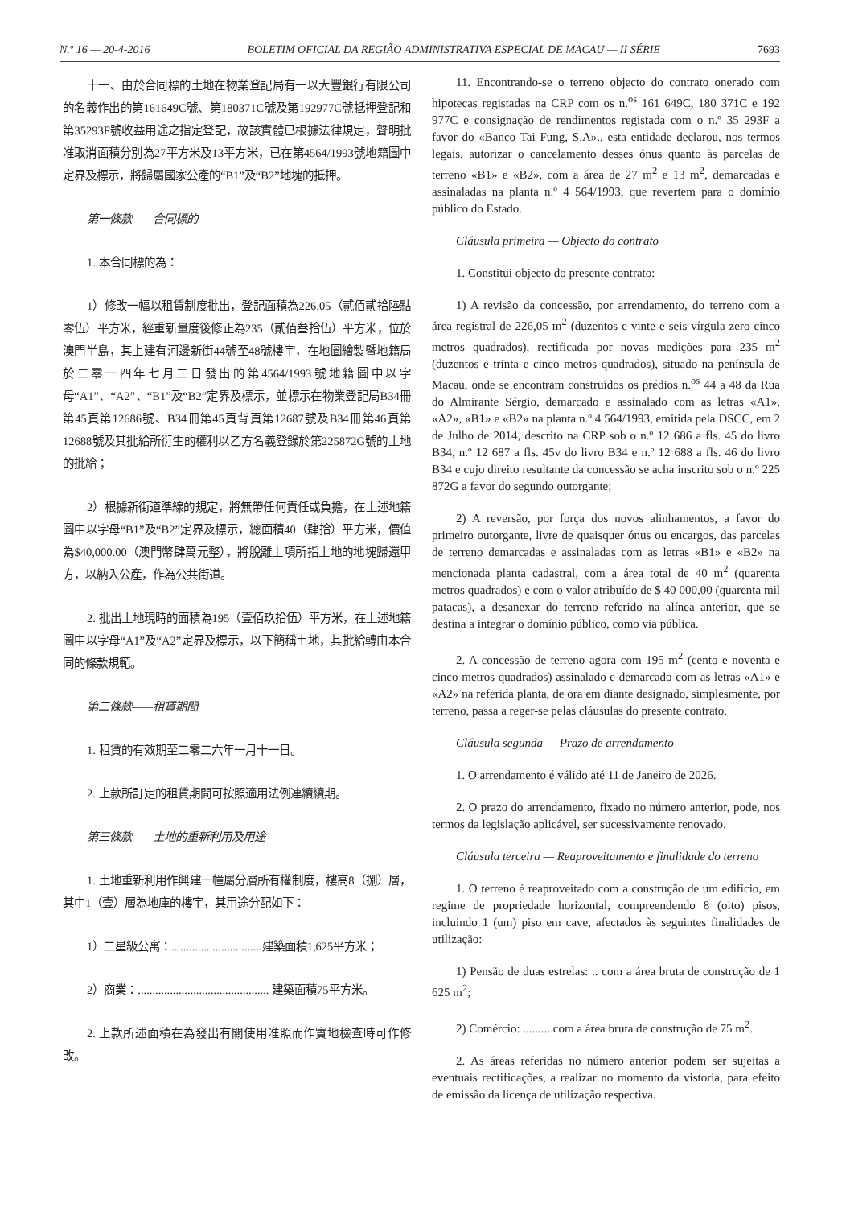N.º 16 — 20-4-2016 BOLETIM OFICIAL DA REGIÃO ADMINISTRATIVA ESPECIAL DE MACAU — II SÉRIE 7693
十一、由於合同標的土地在物業登記局有一以大豐銀行有限公司的名義作出的第161649C號、第180371C號及第192977C號抵押登記和第35293F號收益用途之指定登記，故該實體已根據法律規定，聲明批准取消面積分別為27平方米及13平方米，已在第4564/1993號地籍圖中定界及標示，將歸屬國家公產的“B1”及“B2”地塊的抵押。
第一條款——合同標的
1. 本合同標的為：
1）修改一幅以租賃制度批出，登記面積為226.05（貳佰貳拾陸點零伍）平方米，經重新量度後修正為235（貳佰叁拾伍）平方米，位於澳門半島，其上建有河邊新街44號至48號樓宇，在地圖繪製暨地籍局於二零一四年七月二日發出的第4564/1993號地籍圖中以字母“A1”、“A2”、“B1”及“B2”定界及標示，並標示在物業登記局B34冊第45頁第12686號、B34冊第45頁背頁第12687號及B34冊第46頁第12688號及其批給所衍生的權利以乙方名義登錄於第225872G號的土地的批給；
2）根據新街道準線的規定，將無帶任何責任或負擔，在上述地籍圖中以字母“B1”及“B2”定界及標示，總面積40（肆拾）平方米，價值為$40,000.00（澳門幣肆萬元整），將脫離上項所指土地的地塊歸還甲方，以納入公產，作為公共街道。
2. 批出土地現時的面積為195（壹佰玖拾伍）平方米，在上述地籍圖中以字母“A1”及“A2”定界及標示，以下簡稱土地，其批給轉由本合同的條款規範。
第二條款——租賃期間
1. 租賃的有效期至二零二六年一月十一日。
2. 上款所訂定的租賃期間可按照適用法例連續續期。
第三條款——土地的重新利用及用途
1. 土地重新利用作興建一幢屬分層所有權制度，樓高8（捌）層，其中1（壹）層為地庫的樓宇，其用途分配如下：
1）二星級公寓：...............................建築面積1,625平方米；
2）商業：............................................. 建築面積75平方米。
2. 上款所述面積在為發出有關使用准照而作實地檢查時可作修改。
11. Encontrando-se o terreno objecto do contrato onerado com hipotecas registadas na CRP com os n.<sup>os</sup> 161 649C, 180 371C e 192 977C e consignação de rendimentos registada com o n.º 35 293F a favor do «Banco Tai Fung, S.A»., esta entidade declarou, nos termos legais, autorizar o cancelamento desses ónus quanto às parcelas de terreno «B1» e «B2», com a área de 27 m<sup>2</sup> e 13 m<sup>2</sup>, demarcadas e assinaladas na planta n.º 4 564/1993, que revertem para o domínio público do Estado.
Cláusula primeira — Objecto do contrato
1. Constitui objecto do presente contrato:
1) A revisão da concessão, por arrendamento, do terreno com a área registral de 226,05 m<sup>2</sup> (duzentos e vinte e seis vírgula zero cinco metros quadrados), rectificada por novas medições para 235 m<sup>2</sup> (duzentos e trinta e cinco metros quadrados), situado na península de Macau, onde se encontram construídos os prédios n.<sup>os</sup> 44 a 48 da Rua do Almirante Sérgio, demarcado e assinalado com as letras «A1», «A2», «B1» e «B2» na planta n.º 4 564/1993, emitida pela DSCC, em 2 de Julho de 2014, descrito na CRP sob o n.º 12 686 a fls. 45 do livro B34, n.º 12 687 a fls. 45v do livro B34 e n.º 12 688 a fls. 46 do livro B34 e cujo direito resultante da concessão se acha inscrito sob o n.º 225 872G a favor do segundo outorgante;
2) A reversão, por força dos novos alinhamentos, a favor do primeiro outorgante, livre de quaisquer ónus ou encargos, das parcelas de terreno demarcadas e assinaladas com as letras «B1» e «B2» na mencionada planta cadastral, com a área total de 40 m<sup>2</sup> (quarenta metros quadrados) e com o valor atribuído de $ 40 000,00 (quarenta mil patacas), a desanexar do terreno referido na alínea anterior, que se destina a integrar o domínio público, como via pública.
2. A concessão de terreno agora com 195 m<sup>2</sup> (cento e noventa e cinco metros quadrados) assinalado e demarcado com as letras «A1» e «A2» na referida planta, de ora em diante designado, simplesmente, por terreno, passa a reger-se pelas cláusulas do presente contrato.
Cláusula segunda — Prazo de arrendamento
1. O arrendamento é válido até 11 de Janeiro de 2026.
2. O prazo do arrendamento, fixado no número anterior, pode, nos termos da legislação aplicável, ser sucessivamente renovado.
Cláusula terceira — Reaproveitamento e finalidade do terreno
1. O terreno é reaproveitado com a construção de um edifício, em regime de propriedade horizontal, compreendendo 8 (oito) pisos, incluindo 1 (um) piso em cave, afectados às seguintes finalidades de utilização:
1) Pensão de duas estrelas: .. com a área bruta de construção de 1 625 m<sup>2</sup>;
2) Comércio: ......... com a área bruta de construção de 75 m<sup>2</sup>.
2. As áreas referidas no número anterior podem ser sujeitas a eventuais rectificações, a realizar no momento da vistoria, para efeito de emissão da licença de utilização respectiva.